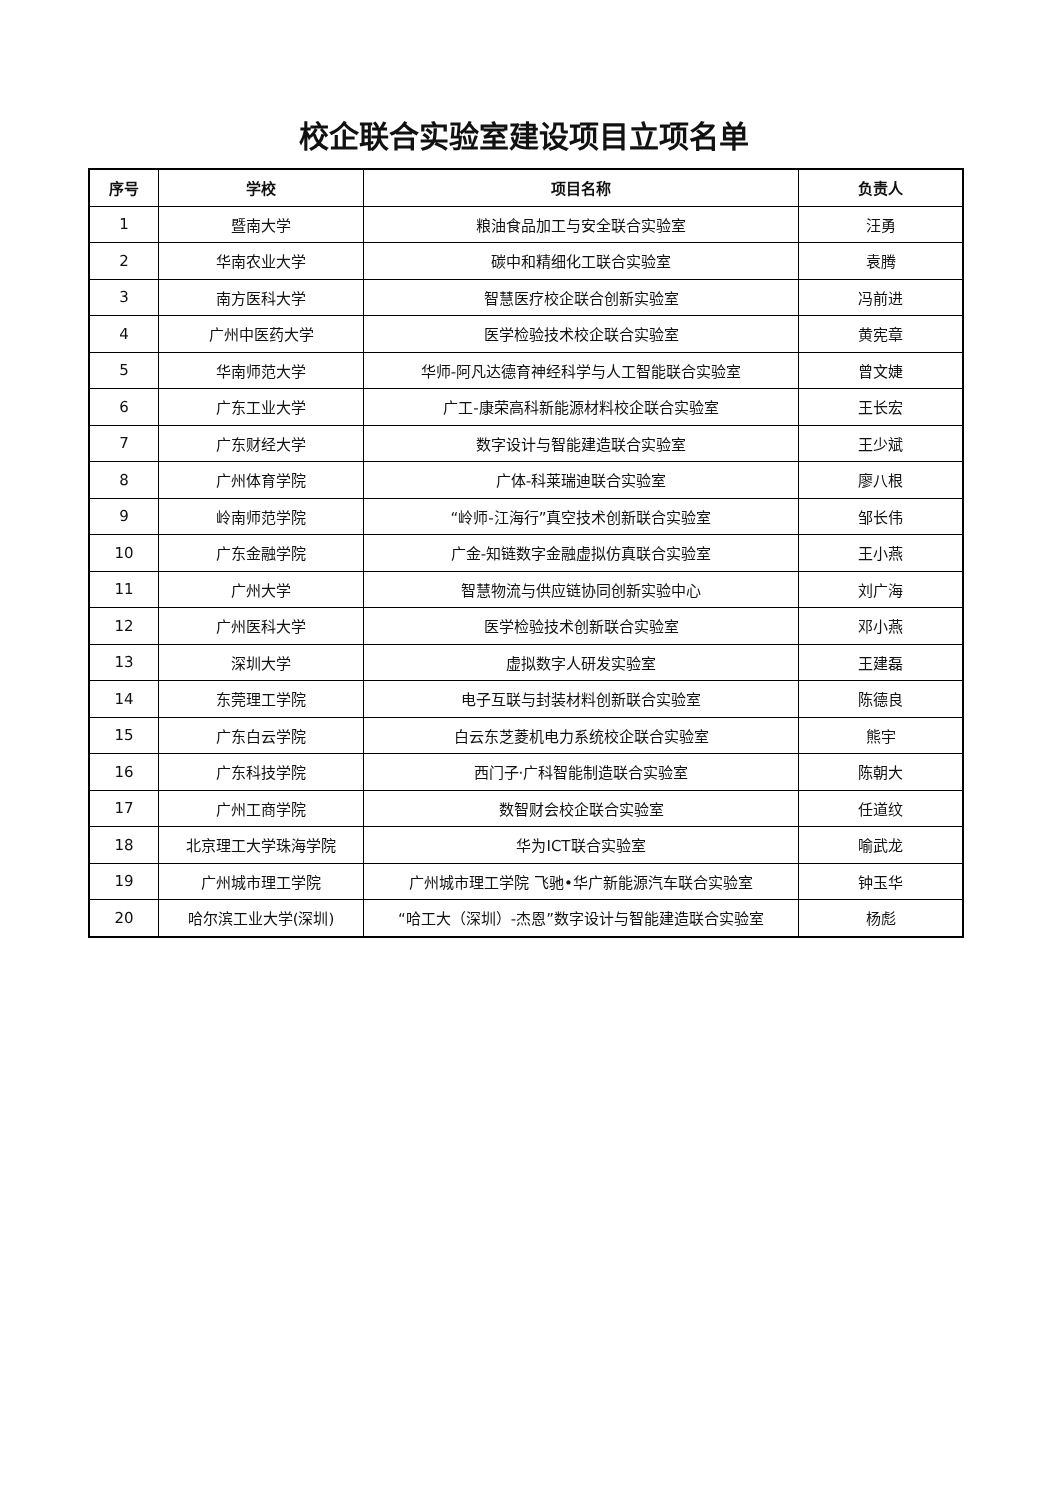校企联合实验室建设项目立项名单
| 序号 | 学校 | 项目名称 | 负责人 |
| --- | --- | --- | --- |
| 1 | 暨南大学 | 粮油食品加工与安全联合实验室 | 汪勇 |
| 2 | 华南农业大学 | 碳中和精细化工联合实验室 | 袁腾 |
| 3 | 南方医科大学 | 智慧医疗校企联合创新实验室 | 冯前进 |
| 4 | 广州中医药大学 | 医学检验技术校企联合实验室 | 黄宪章 |
| 5 | 华南师范大学 | 华师-阿凡达德育神经科学与人工智能联合实验室 | 曾文婕 |
| 6 | 广东工业大学 | 广工-康荣高科新能源材料校企联合实验室 | 王长宏 |
| 7 | 广东财经大学 | 数字设计与智能建造联合实验室 | 王少斌 |
| 8 | 广州体育学院 | 广体-科莱瑞迪联合实验室 | 廖八根 |
| 9 | 岭南师范学院 | “岭师-江海行”真空技术创新联合实验室 | 邹长伟 |
| 10 | 广东金融学院 | 广金-知链数字金融虚拟仿真联合实验室 | 王小燕 |
| 11 | 广州大学 | 智慧物流与供应链协同创新实验中心 | 刘广海 |
| 12 | 广州医科大学 | 医学检验技术创新联合实验室 | 邓小燕 |
| 13 | 深圳大学 | 虚拟数字人研发实验室 | 王建磊 |
| 14 | 东莞理工学院 | 电子互联与封装材料创新联合实验室 | 陈德良 |
| 15 | 广东白云学院 | 白云东芝菱机电力系统校企联合实验室 | 熊宇 |
| 16 | 广东科技学院 | 西门子·广科智能制造联合实验室 | 陈朝大 |
| 17 | 广州工商学院 | 数智财会校企联合实验室 | 任道纹 |
| 18 | 北京理工大学珠海学院 | 华为ICT联合实验室 | 喻武龙 |
| 19 | 广州城市理工学院 | 广州城市理工学院 飞驰•华广新能源汽车联合实验室 | 钟玉华 |
| 20 | 哈尔滨工业大学(深圳) | “哈工大（深圳）-杰恩”数字设计与智能建造联合实验室 | 杨彪 |